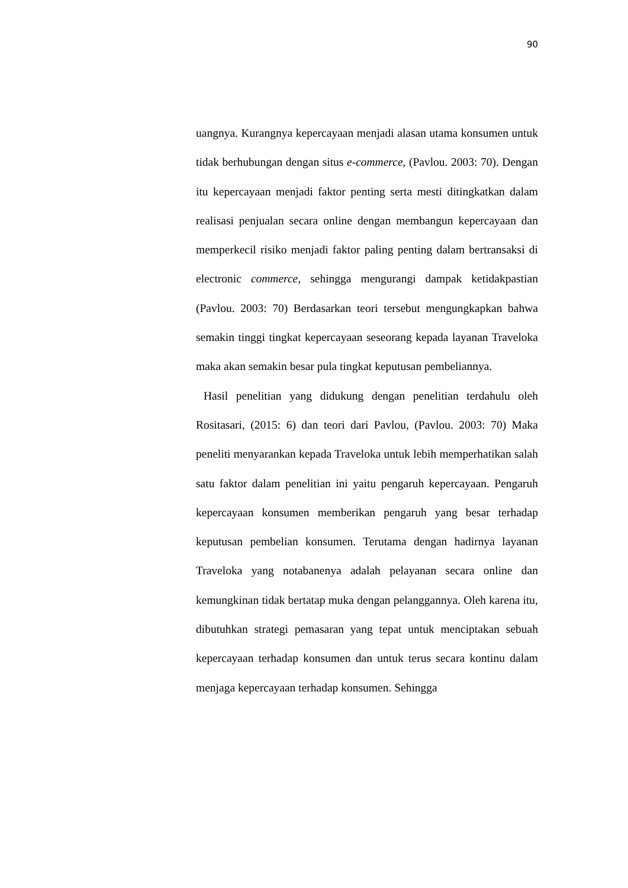90
uangnya. Kurangnya kepercayaan menjadi alasan utama konsumen untuk tidak berhubungan dengan situs e-commerce, (Pavlou. 2003: 70). Dengan itu kepercayaan menjadi faktor penting serta mesti ditingkatkan dalam realisasi penjualan secara online dengan membangun kepercayaan dan memperkecil risiko menjadi faktor paling penting dalam bertransaksi di electronic commerce, sehingga mengurangi dampak ketidakpastian (Pavlou. 2003: 70) Berdasarkan teori tersebut mengungkapkan bahwa semakin tinggi tingkat kepercayaan seseorang kepada layanan Traveloka maka akan semakin besar pula tingkat keputusan pembeliannya.
Hasil penelitian yang didukung dengan penelitian terdahulu oleh Rositasari, (2015: 6) dan teori dari Pavlou, (Pavlou. 2003: 70) Maka peneliti menyarankan kepada Traveloka untuk lebih memperhatikan salah satu faktor dalam penelitian ini yaitu pengaruh kepercayaan. Pengaruh kepercayaan konsumen memberikan pengaruh yang besar terhadap keputusan pembelian konsumen. Terutama dengan hadirnya layanan Traveloka yang notabanenya adalah pelayanan secara online dan kemungkinan tidak bertatap muka dengan pelanggannya. Oleh karena itu, dibutuhkan strategi pemasaran yang tepat untuk menciptakan sebuah kepercayaan terhadap konsumen dan untuk terus secara kontinu dalam menjaga kepercayaan terhadap konsumen. Sehingga